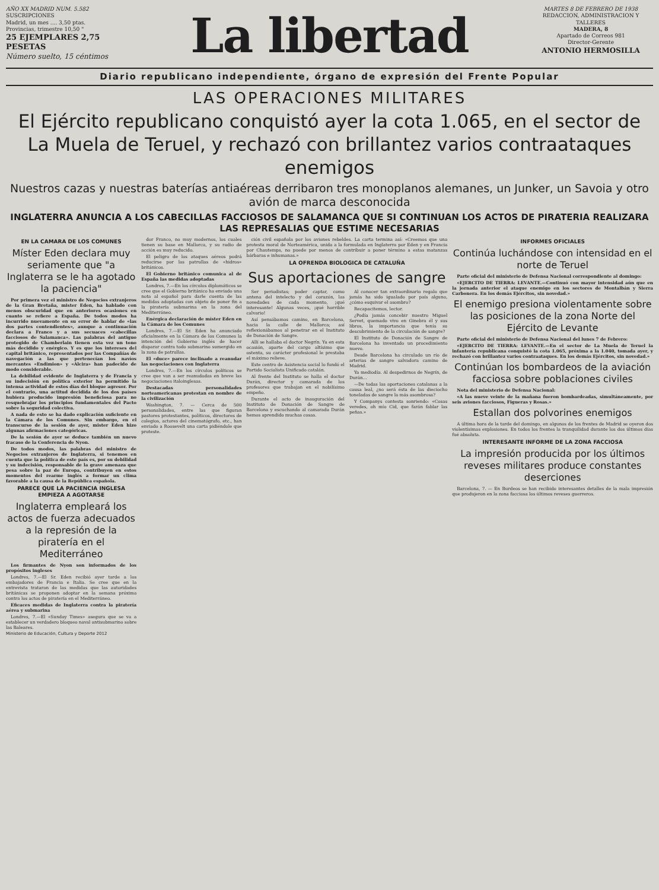AÑO XX MADRID NUM. 5.582
SUSCRIPCIONES
Madrid, un mes .... 3,50 ptas.
Provincias, trimestre 10,50 "
25 EJEMPLARES 2,75 PESETAS
Número suelto, 15 céntimos
La libertad
MARTES 8 DE FEBRERO DE 1938
REDACCION, ADMINISTRACION Y TALLERES
MADERA, 8
Apartado de Correos 981
Director-Gerente
ANTONIO HERMOSILLA
Diario republicano independiente, órgano de expresión del Frente Popular
LAS OPERACIONES MILITARES
El Ejército republicano conquistó ayer la cota 1.065, en el sector de La Muela de Teruel, y rechazó con brillantez varios contraataques enemigos
Nuestros cazas y nuestras baterías antiaéreas derribaron tres monoplanos alemanes, un Junker, un Savoia y otro avión de marca desconocida
INGLATERRA ANUNCIA A LOS CABECILLAS FACCIOSOS DE SALAMANCA QUE SI CONTINUAN LOS ACTOS DE PIRATERIA REALIZARA LAS REPRESALIAS QUE ESTIME NECESARIAS
EN LA CAMARA DE LOS COMUNES
Míster Eden declara muy seriamente que "a Inglaterra se le ha agotado la paciencia"
Por primera vez el ministro de Negocios extranjeros de la Gran Bretaña, mister Eden, ha hablado con menos obscuridad que en anteriores ocasiones en cuanto se refiere a España. De todos modos ha incurrido nuevamente en su error de hablar de «las dos partes contendientes», aunque a continuación declara a Franco y a sus secuaces «cabecillas facciosos de Salamanca». Las palabras del antiguo protegido de Chamberlain tienen esta vez un tono más decidido y enérgico. Y es que los intereses del capital británico, representados por las Compañías de navegación a las que pertenecían los navíos mercantes «Endimion» y «Alcira» han padecido de modo considerable.
La debilidad evidente de Inglaterra y de Francia y su indecisión en política exterior ha permitido la intensa actividad de estos días del bloque agresor. Por el contrario, una actitud decidida de los dos países hubiera producido impresión beneficiosa para no resquebrajar los principios fundamentales del Pacto sobre la seguridad colectiva.
A nada de esto se ha dado explicación suficiente en la Cámara de los Comunes. Sin embargo, en el transcurso de la sesión de ayer, mister Eden hizo algunas afirmaciones categóricas.
De la sesión de ayer se deduce también un nuevo fracaso de la Conferencia de Nyon.
De todos modos, las palabras del ministro de Negocios extranjeros de Inglaterra, si tenemos en cuenta que la política de este país es, por su debilidad y su indecisión, responsable de la grave amenaza que pesa sobre la paz de Europa, contribuyen en estos momentos del rearme inglés a formar un clima favorable a la causa de la República española.
PARECE QUE LA PACIENCIA INGLESA EMPIEZA A AGOTARSE
Inglaterra empleará los actos de fuerza adecuados a la represión de la piratería en el Mediterráneo
Los firmantes de Nyon son informados de los propósitos ingleses
Londres, 7.—El Sr. Eden recibió ayer tarde a los embajadores de Francia e Italia. Se cree que en la entrevista trataron de las medidas que las autoridades británicas se proponen adoptar en la semana próxima contra los actos de piratería en el Mediterráneo.
Eficaces medidas de Inglaterra contra la piratería aérea y submarina
Londres, 7.—El «Sunday Times» asegura que se va a establecer un verdadero bloqueo naval antisubmarino sobre las Baleares.
dor Franco, no muy modernos, los cuales tienen su base en Mallorca, y su radio de acción es muy reducido.
El peligro de los ataques aéreos podrá reducirse por las patrullas de «hidros» británicos.
El Gobierno británico comunica al de España las medidas adoptadas
Londres, 7.—En los círculos diplomáticos se cree que el Gobierno británico ha enviado una nota al español para darle cuenta de las medidas adoptadas con objeto de poner fin a la piratería submarina en la zona del Mediterráneo.
Enérgica declaración de míster Eden en la Cámara de los Comunes
Londres, 7.—El Sr. Eden ha anunciado oficialmente en la Cámara de los Comunes la intención del Gobierno inglés de hacer disparar contra todo submarino sumergido en la zona de patrullas.
El «duce» parece inclinado a reanudar las negociaciones con Inglaterra
Londres, 7.—En los círculos políticos se cree que van a ser reanudadas en breve las negociaciones italoinglesas.
Destacadas personalidades norteamericanas protestan en nombre de la civilización
Washington, 7. — Cerca de 500 personalidades, entre las que figuran pastores protestantes, políticos, directores de colegios, actores del cinematógrafo, etc., han enviado a Roosevelt una carta pidiéndole que proteste.
ción civil española por los aviones rebeldes. La carta termina así: «Creemos que una protesta moral de Norteamérica, unida a la formulada en Inglaterra por Eden y en Francia por Chautemps, no puede por menos de contribuir a poner término a estas matanzas bárbaras e inhumanas.»
LA OFRENDA BIOLOGICA DE CATALUÑA
Sus aportaciones de sangre
Ser periodistas; poder captar, como antena del intelecto y del corazón, las novedades de cada momento, ¡qué interesante! Algunas veces, ¡qué horrible calvario!
Así pensábamos camino, en Barcelona, hacia la calle de Mallorca; así reflexionábamos al penetrar en el Instituto de Donación de Sangre.
Allí se hallaba el doctor Negrín. Ya en esta ocasión, aparte del cargo altísimo que ostenta, su carácter profesional le prestaba el máximo relieve.
Este centro de Asistencia social lo fundó el Partido Socialista Unificado catalán.
Al frente del Instituto se halla el doctor Durán, director y camarada de los profesores que trabajan en el nobilísimo empeño.
Durante el acto de inauguración del Instituto de Donación de Sangre de Barcelona y escuchando al camarada Durán hemos aprendido muchas cosas.
Al conocer tan extraordinario regalo que jamás ha sido igualado por país alguno, ¿cómo esquivar el asombro?
Recapacitemos, lector.
¿Podía jamás concebir nuestro Miguel Servet, quemado vivo en Ginebra él y sus libros, la importancia que tenía su descubrimiento de la circulación de sangre?
El Instituto de Donación de Sangre de Barcelona ha inventado un procedimiento nuevo.
Desde Barcelona ha circulado un río de arterias de sangre salvadora camino de Madrid.
Ya mediodía. Al despedirnos de Negrín, de Durán...
—De todas las aportaciones catalanas a la causa leal, ¿no será ésta de las dieciocho toneladas de sangre la más asombrosa?
Y Companys contesta sonriendo: «Cosas veredes, oh mío Cid, que farán fablar las peñas.»
INFORMES OFICIALES
Continúa luchándose con intensidad en el norte de Teruel
Parte oficial del ministerio de Defensa Nacional correspondiente al domingo:
«EJERCITO DE TIERRA: LEVANTE.—Continuó con mayor intensidad aún que en la jornada anterior el ataque enemigo en los sectores de Montalbán y Sierra Carbonera. En los demás Ejércitos, sin novedad.»
El enemigo presiona violentamente sobre las posiciones de la zona Norte del Ejército de Levante
Parte oficial del ministerio de Defensa Nacional del lunes 7 de Febrero:
«EJERCITO DE TIERRA: LEVANTE.—En el sector de La Muela de Teruel la infantería republicana conquistó la cota 1.065, próxima a la 1.040, tomada ayer, y rechazó con brillantez varios contraataques. En los demás Ejércitos, sin novedad.»
Continúan los bombardeos de la aviación facciosa sobre poblaciones civiles
Nota del ministerio de Defensa Nacional:
«A las nueve veinte de la mañana fueron bombardeadas, simultáneamente, por seis aviones facciosos, Figueras y Rosas.»
Estallan dos polvorines enemigos
A última hora de la tarde del domingo, en algunos de los frentes de Madrid se oyeron dos violentísimas explosiones. En todos los frentes la tranquilidad durante los dos últimos días fué absoluta.
INTERESANTE INFORME DE LA ZONA FACCIOSA
La impresión producida por los últimos reveses militares produce constantes deserciones
Barcelona, 7. — En Burdeos se han recibido interesantes detalles de la mala impresión que produjeron en la zona facciosa los últimos reveses guerreros.
Ministerio de Educación, Cultura y Deporte 2012